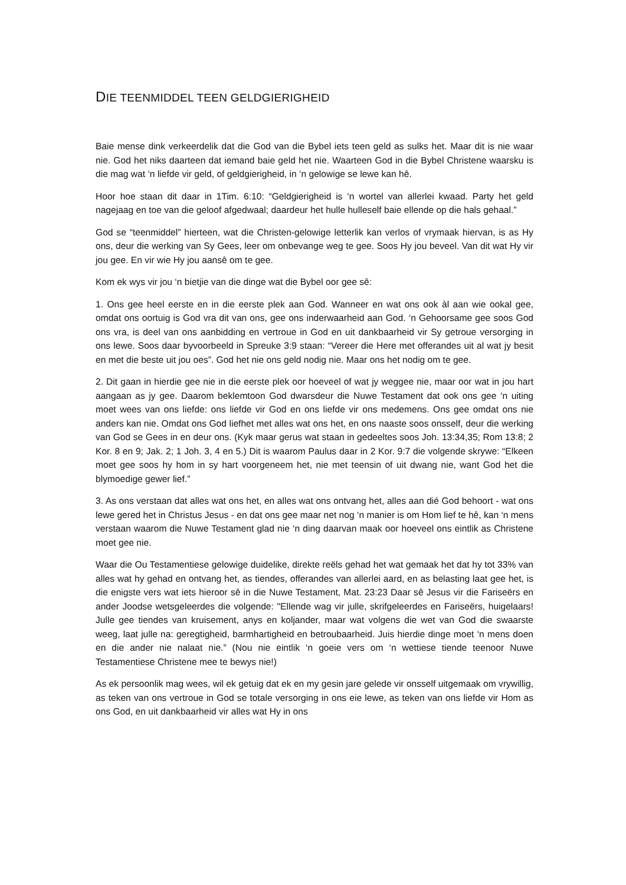DIE TEENMIDDEL TEEN GELDGIERIGHEID
Baie mense dink verkeerdelik dat die God van die Bybel iets teen geld as sulks het. Maar dit is nie waar nie. God het niks daarteen dat iemand baie geld het nie. Waarteen God in die Bybel Christene waarsku is die mag wat ‘n liefde vir geld, of geldgierigheid, in ‘n gelowige se lewe kan hê.
Hoor hoe staan dit daar in 1Tim. 6:10: “Geldgierigheid is ‘n wortel van allerlei kwaad. Party het geld nagejaag en toe van die geloof afgedwaal; daardeur het hulle hulleself baie ellende op die hals gehaal.”
God se “teenmiddel” hierteen, wat die Christen-gelowige letterlik kan verlos of vrymaak hiervan, is as Hy ons, deur die werking van Sy Gees, leer om onbevange weg te gee. Soos Hy jou beveel. Van dit wat Hy vir jou gee. En vir wie Hy jou aansê om te gee.
Kom ek wys vir jou ‘n bietjie van die dinge wat die Bybel oor gee sê:
1. Ons gee heel eerste en in die eerste plek aan God. Wanneer en wat ons ook àl aan wie ookal gee, omdat ons oortuig is God vra dit van ons, gee ons inderwaarheid aan God. ‘n Gehoorsame gee soos God ons vra, is deel van ons aanbidding en vertroue in God en uit dankbaarheid vir Sy getroue versorging in ons lewe. Soos daar byvoorbeeld in Spreuke 3:9 staan: “Vereer die Here met offerandes uit al wat jy besit en met die beste uit jou oes”. God het nie ons geld nodig nie. Maar ons het nodig om te gee.
2. Dit gaan in hierdie gee nie in die eerste plek oor hoeveel of wat jy weggee nie, maar oor wat in jou hart aangaan as jy gee. Daarom beklemtoon God dwarsdeur die Nuwe Testament dat ook ons gee ‘n uiting moet wees van ons liefde: ons liefde vir God en ons liefde vir ons medemens. Ons gee omdat ons nie anders kan nie. Omdat ons God liefhet met alles wat ons het, en ons naaste soos onsself, deur die werking van God se Gees in en deur ons. (Kyk maar gerus wat staan in gedeeltes soos Joh. 13:34,35; Rom 13:8; 2 Kor. 8 en 9; Jak. 2; 1 Joh. 3, 4 en 5.) Dit is waarom Paulus daar in 2 Kor. 9:7 die volgende skrywe: “Elkeen moet gee soos hy hom in sy hart voorgeneem het, nie met teensin of uit dwang nie, want God het die blymoedige gewer lief.”
3. As ons verstaan dat alles wat ons het, en alles wat ons ontvang het, alles aan dié God behoort - wat ons lewe gered het in Christus Jesus - en dat ons gee maar net nog ‘n manier is om Hom lief te hê, kan ‘n mens verstaan waarom die Nuwe Testament glad nie ‘n ding daarvan maak oor hoeveel ons eintlik as Christene moet gee nie.
Waar die Ou Testamentiese gelowige duidelike, direkte reëls gehad het wat gemaak het dat hy tot 33% van alles wat hy gehad en ontvang het, as tiendes, offerandes van allerlei aard, en as belasting laat gee het, is die enigste vers wat iets hieroor sê in die Nuwe Testament, Mat. 23:23 Daar sê Jesus vir die Fariseërs en ander Joodse wetsgeleerdes die volgende: "Ellende wag vir julle, skrifgeleerdes en Fariseërs, huigelaars! Julle gee tiendes van kruisement, anys en koljander, maar wat volgens die wet van God die swaarste weeg, laat julle na: geregtigheid, barmhartigheid en betroubaarheid. Juis hierdie dinge moet ‘n mens doen en die ander nie nalaat nie.” (Nou nie eintlik ‘n goeie vers om ‘n wettiese tiende teenoor Nuwe Testamentiese Christene mee te bewys nie!)
As ek persoonlik mag wees, wil ek getuig dat ek en my gesin jare gelede vir onsself uitgemaak om vrywillig, as teken van ons vertroue in God se totale versorging in ons eie lewe, as teken van ons liefde vir Hom as ons God, en uit dankbaarheid vir alles wat Hy in ons